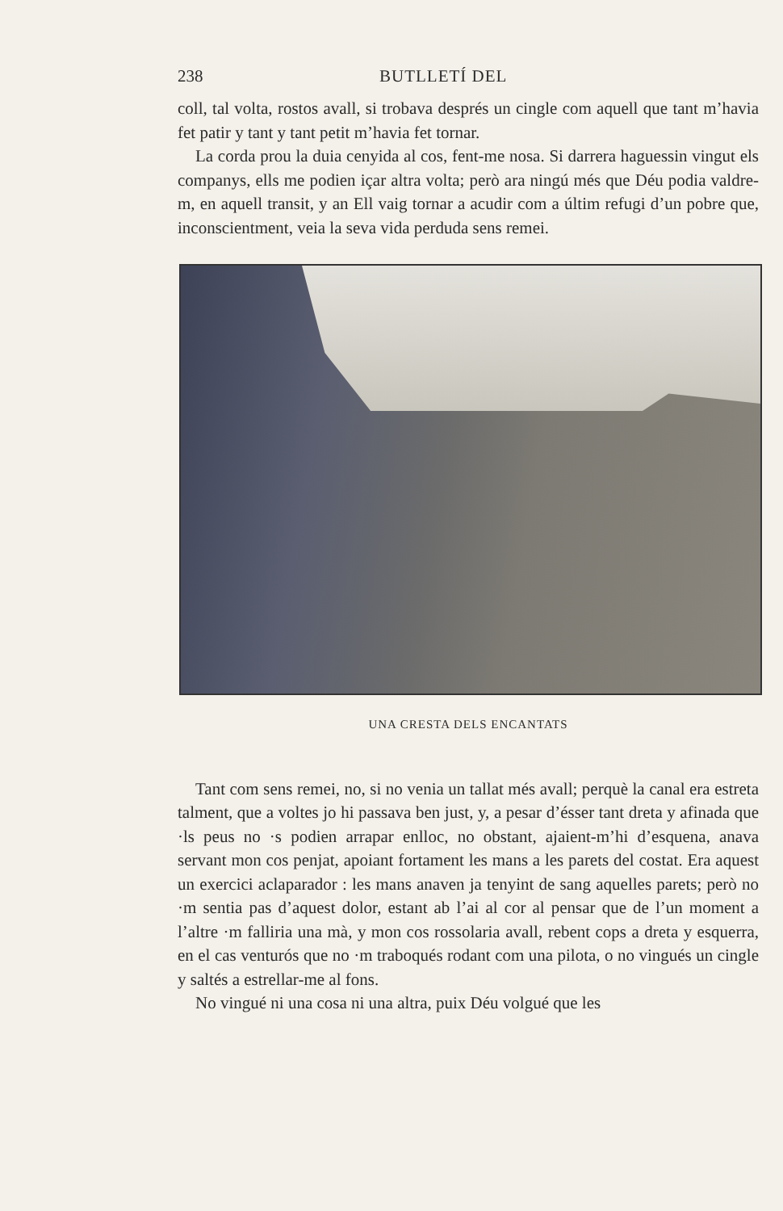238 BUTLLETÍ DEL
coll, tal volta, rostos avall, si trobava després un cingle com aquell que tant m’havia fet patir y tant y tant petit m’havia fet tornar.
La corda prou la duia cenyida al cos, fent-me nosa. Si darrera haguessin vingut els companys, ells me podien içar altra volta; però ara ningú més que Déu podia valdre-m, en aquell transit, y an Ell vaig tornar a acudir com a últim refugi d’un pobre que, inconscientment, veia la seva vida perduda sens remei.
UNA CRESTA DELS ENCANTATS
Tant com sens remei, no, si no venia un tallat més avall; perquè la canal era estreta talment, que a voltes jo hi passava ben just, y, a pesar d’ésser tant dreta y afinada que ·ls peus no ·s podien arrapar enlloc, no obstant, ajaient-m’hi d’esquena, anava servant mon cos penjat, apoiant fortament les mans a les parets del costat. Era aquest un exercici aclaparador : les mans anaven ja tenyint de sang aquelles parets; però no ·m sentia pas d’aquest dolor, estant ab l’ai al cor al pensar que de l’un moment a l’altre ·m falliria una mà, y mon cos rossolaria avall, rebent cops a dreta y esquerra, en el cas venturós que no ·m traboqués rodant com una pilota, o no vingués un cingle y saltés a estrellar-me al fons.
No vingué ni una cosa ni una altra, puix Déu volgué que les